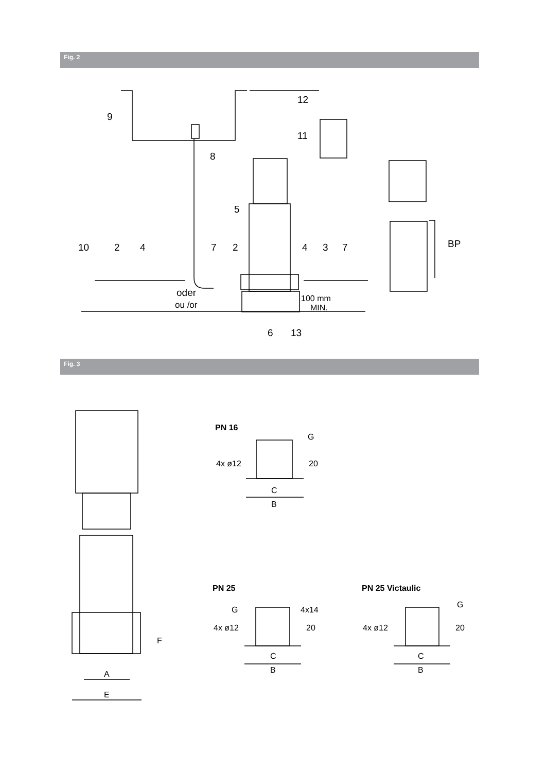Fig. 2
9
12
11
8
5
10
2
4
7
2
4
3
7
BP
oder
ou /or
100 mm
MIN.
6
13
Fig. 3
PN 16
G
4x ø12
20
C
B
PN 25
PN 25 Victaulic
G
4x14
G
4x ø12
20
4x ø12
20
C
B
C
B
F
A
E